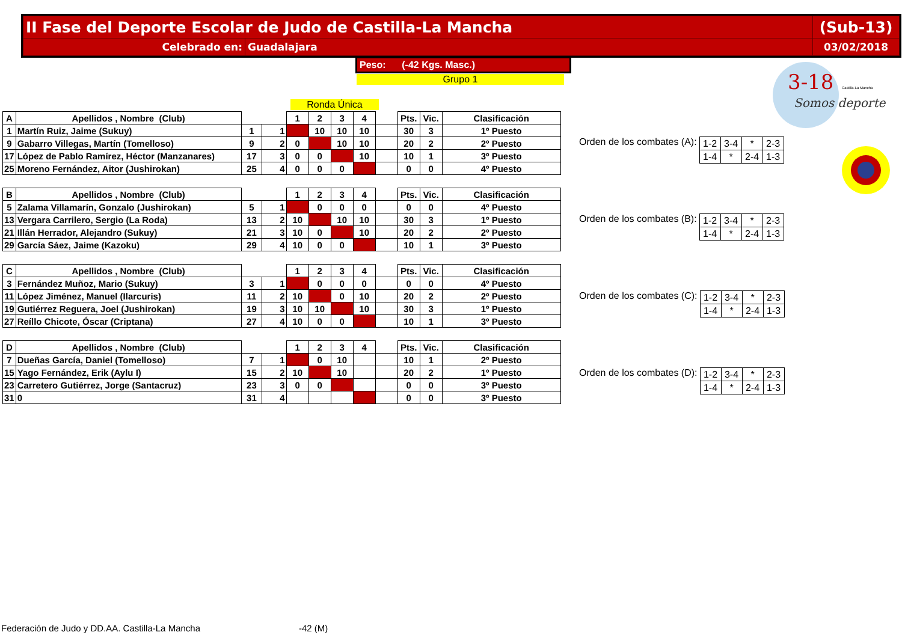| II Fase del Deporte Escolar de Judo de Castilla-La Mancha | | (Sub-13) |
| Celebrado en: | Guadalajara | 03/02/2018 |
Peso: (-42 Kgs. Masc.)
Grupo 1
Ronda Única
3-18
Somos deporte
Castilla-La Mancha
| A | Apellidos , Nombre (Club) | | | 1 | 2 | 3 | 4 | | Pts. | Vic. | Clasificación |
| --- | --- | --- | --- | --- | --- | --- | --- | --- | --- | --- | --- |
| 1 | Martín Ruiz, Jaime (Sukuy) | 1 | 1 | | 10 | 10 | 10 | | 30 | 3 | 1º Puesto |
| 9 | Gabarro Villegas, Martín (Tomelloso) | 9 | 2 | 0 | | 10 | 10 | | 20 | 2 | 2º Puesto |
| 17 | López de Pablo Ramírez, Héctor (Manzanares) | 17 | 3 | 0 | 0 | | 10 | | 10 | 1 | 3º Puesto |
| 25 | Moreno Fernández, Aitor (Jushirokan) | 25 | 4 | 0 | 0 | 0 | | | 0 | 0 | 4º Puesto |
| B | Apellidos , Nombre (Club) | | | 1 | 2 | 3 | 4 | | Pts. | Vic. | Clasificación |
| --- | --- | --- | --- | --- | --- | --- | --- | --- | --- | --- | --- |
| 5 | Zalama Villamarín, Gonzalo (Jushirokan) | 5 | 1 | | 0 | 0 | 0 | | 0 | 0 | 4º Puesto |
| 13 | Vergara Carrilero, Sergio (La Roda) | 13 | 2 | 10 | | 10 | 10 | | 30 | 3 | 1º Puesto |
| 21 | Illán Herrador, Alejandro (Sukuy) | 21 | 3 | 10 | 0 | | 10 | | 20 | 2 | 2º Puesto |
| 29 | García Sáez, Jaime (Kazoku) | 29 | 4 | 10 | 0 | 0 | | | 10 | 1 | 3º Puesto |
| C | Apellidos , Nombre (Club) | | | 1 | 2 | 3 | 4 | | Pts. | Vic. | Clasificación |
| --- | --- | --- | --- | --- | --- | --- | --- | --- | --- | --- | --- |
| 3 | Fernández Muñoz, Mario (Sukuy) | 3 | 1 | | 0 | 0 | 0 | | 0 | 0 | 4º Puesto |
| 11 | López Jiménez, Manuel (Ilarcuris) | 11 | 2 | 10 | | 0 | 10 | | 20 | 2 | 2º Puesto |
| 19 | Gutiérrez Reguera, Joel (Jushirokan) | 19 | 3 | 10 | 10 | | 10 | | 30 | 3 | 1º Puesto |
| 27 | Reíllo Chicote, Óscar (Criptana) | 27 | 4 | 10 | 0 | 0 | | | 10 | 1 | 3º Puesto |
| D | Apellidos , Nombre (Club) | | | 1 | 2 | 3 | 4 | | Pts. | Vic. | Clasificación |
| --- | --- | --- | --- | --- | --- | --- | --- | --- | --- | --- | --- |
| 7 | Dueñas García, Daniel (Tomelloso) | 7 | 1 | | 0 | 10 | | | 10 | 1 | 2º Puesto |
| 15 | Yago Fernández, Erik (Aylu I) | 15 | 2 | 10 | | 10 | | | 20 | 2 | 1º Puesto |
| 23 | Carretero Gutiérrez, Jorge (Santacruz) | 23 | 3 | 0 | 0 | | | | 0 | 0 | 3º Puesto |
| 31 | 0 | 31 | 4 | | | | | | 0 | 0 | 3º Puesto |
Orden de los combates (A):
| 1-2 | 3-4 | * | 2-3 |
| 1-4 | * | 2-4 | 1-3 |
Orden de los combates (B):
| 1-2 | 3-4 | * | 2-3 |
| 1-4 | * | 2-4 | 1-3 |
Orden de los combates (C):
| 1-2 | 3-4 | * | 2-3 |
| 1-4 | * | 2-4 | 1-3 |
Orden de los combates (D):
| 1-2 | 3-4 | * | 2-3 |
| 1-4 | * | 2-4 | 1-3 |
Federación de Judo y DD.AA. Castilla-La Mancha
-42 (M)